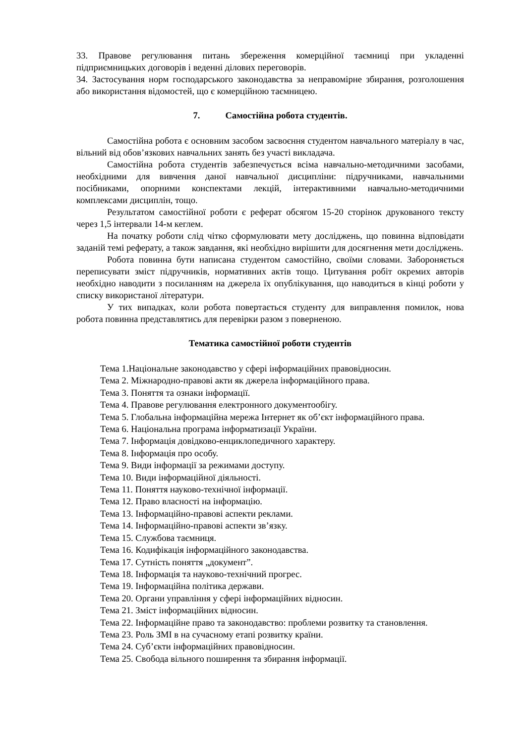33. Правове регулювання питань збереження комерційної таємниці при укладенні підприємницьких договорів і веденні ділових переговорів.
34. Застосування норм господарського законодавства за неправомірне збирання, розголошення або використання відомостей, що є комерційною таємницею.
7. Самостійна робота студентів.
Самостійна робота є основним засобом засвоєння студентом навчального матеріалу в час, вільний від обов’язкових навчальних занять без участі викладача.
Самостійна робота студентів забезпечується всіма навчально-методичними засобами, необхідними для вивчення даної навчальної дисципліни: підручниками, навчальними посібниками, опорними конспектами лекцій, інтерактивними навчально-методичними комплексами дисциплін, тощо.
Результатом самостійної роботи є реферат обсягом 15-20 сторінок друкованого тексту через 1,5 інтервали 14-м кеглем.
На початку роботи слід чітко сформулювати мету досліджень, що повинна відповідати заданій темі реферату, а також завдання, які необхідно вирішити для досягнення мети досліджень.
Робота повинна бути написана студентом самостійно, своїми словами. Забороняється переписувати зміст підручників, нормативних актів тощо. Цитування робіт окремих авторів необхідно наводити з посиланням на джерела їх опублікування, що наводиться в кінці роботи у списку використаної літератури.
У тих випадках, коли робота повертається студенту для виправлення помилок, нова робота повинна представлятись для перевірки разом з поверненою.
Тематика самостійної роботи студентів
Тема 1.Національне законодавство у сфері інформаційних правовідносин.
Тема 2. Міжнародно-правові акти як джерела інформаційного права.
Тема 3. Поняття та ознаки інформації.
Тема 4. Правове регулювання електронного документообігу.
Тема 5. Глобальна інформаційна мережа Інтернет як об’єкт інформаційного права.
Тема 6. Національна програма інформатизації України.
Тема 7. Інформація довідково-енциклопедичного характеру.
Тема 8. Інформація про особу.
Тема 9. Види інформації за режимами доступу.
Тема 10. Види інформаційної діяльності.
Тема 11. Поняття науково-технічної інформації.
Тема 12. Право власності на інформацію.
Тема 13. Інформаційно-правові аспекти реклами.
Тема 14. Інформаційно-правові аспекти зв’язку.
Тема 15. Службова таємниця.
Тема 16. Кодифікація інформаційного законодавства.
Тема 17. Сутність поняття „документ”.
Тема 18. Інформація та науково-технічний прогрес.
Тема 19. Інформаційна політика держави.
Тема 20. Органи управління у сфері інформаційних відносин.
Тема 21. Зміст інформаційних відносин.
Тема 22. Інформаційне право та законодавство: проблеми розвитку та становлення.
Тема 23. Роль ЗМІ в на сучасному етапі розвитку країни.
Тема 24. Суб’єкти інформаційних правовідносин.
Тема 25. Свобода вільного поширення та збирання інформації.